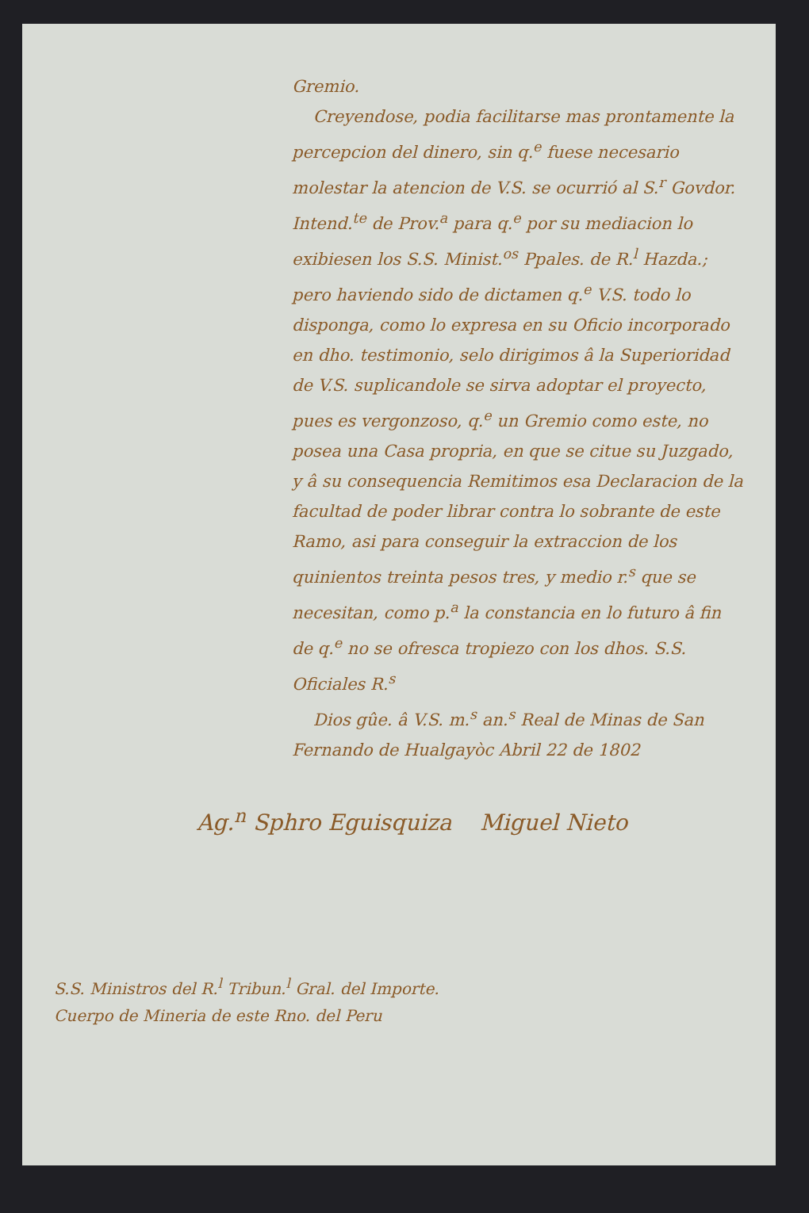Gremio.
Creyendose, podia facilitarse mas prontamente la percepcion del dinero, sin q.<sup>e</sup> fuese necesario molestar la atencion de V.S. se ocurrió al S.<sup>r</sup> Govdor. Intend.<sup>te</sup> de Prov.<sup>a</sup> para q.<sup>e</sup> por su mediacion lo exibiesen los S.S. Minist.<sup>os</sup> Ppales. de R.<sup>l</sup> Hazda.; pero haviendo sido de dictamen q.<sup>e</sup> V.S. todo lo disponga, como lo expresa en su Oficio incorporado en dho. testimonio, selo dirigimos â la Superioridad de V.S. suplicandole se sirva adoptar el proyecto, pues es vergonzoso, q.<sup>e</sup> un Gremio como este, no posea una Casa propria, en que se citue su Juzgado, y â su consequencia Remitimos esa Declaracion de la facultad de poder librar contra lo sobrante de este Ramo, asi para conseguir la extraccion de los quinientos treinta pesos tres, y medio r.<sup>s</sup> que se necesitan, como p.<sup>a</sup> la constancia en lo futuro â fin de q.<sup>e</sup> no se ofresca tropiezo con los dhos. S.S. Oficiales R.<sup>s</sup>
Dios gûe. â V.S. m.<sup>s</sup> an.<sup>s</sup> Real de Minas de San Fernando de Hualgayòc Abril 22 de 1802
Ag.<sup>n</sup> Sphro Eguisquiza Miguel Nieto
S.S. Ministros del R.<sup>l</sup> Tribun.<sup>l</sup> Gral. del Importe.
Cuerpo de Mineria de este Rno. del Peru